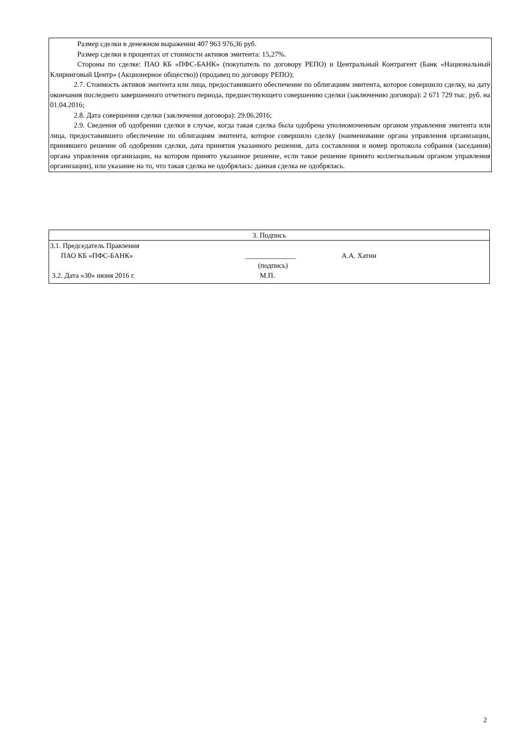Размер сделки в денежном выражении 407 963 976,36 руб.
Размер сделки в процентах от стоимости активов эмитента: 15,27%.
Стороны по сделке: ПАО КБ «ПФС-БАНК» (покупатель по договору РЕПО) и Центральный Контрагент (Банк «Национальный Клиринговый Центр» (Акционерное общество)) (продавец по договору РЕПО);
2.7. Стоимость активов эмитента или лица, предоставившего обеспечение по облигациям эмитента, которое совершило сделку, на дату окончания последнего завершенного отчетного периода, предшествующего совершению сделки (заключению договора): 2 671 729 тыс. руб. на 01.04.2016;
2.8. Дата совершения сделки (заключения договора): 29.06.2016;
2.9. Сведения об одобрении сделки в случае, когда такая сделка была одобрена уполномоченным органом управления эмитента или лица, предоставившего обеспечение по облигациям эмитента, которое совершило сделку (наименование органа управления организации, принявшего решение об одобрении сделки, дата принятия указанного решения, дата составления и номер протокола собрания (заседания) органа управления организации, на котором принято указанное решение, если такое решение принято коллегиальным органом управления организации), или указание на то, что такая сделка не одобрялась: данная сделка не одобрялась.
| 3. Подпись | | |
| 3.1. Председатель Правления ПАО КБ «ПФС-БАНК» | ______________ (подпись) | А.А. Хатин |
| 3.2. Дата «30» июня 2016 г. | М.П. | |
2